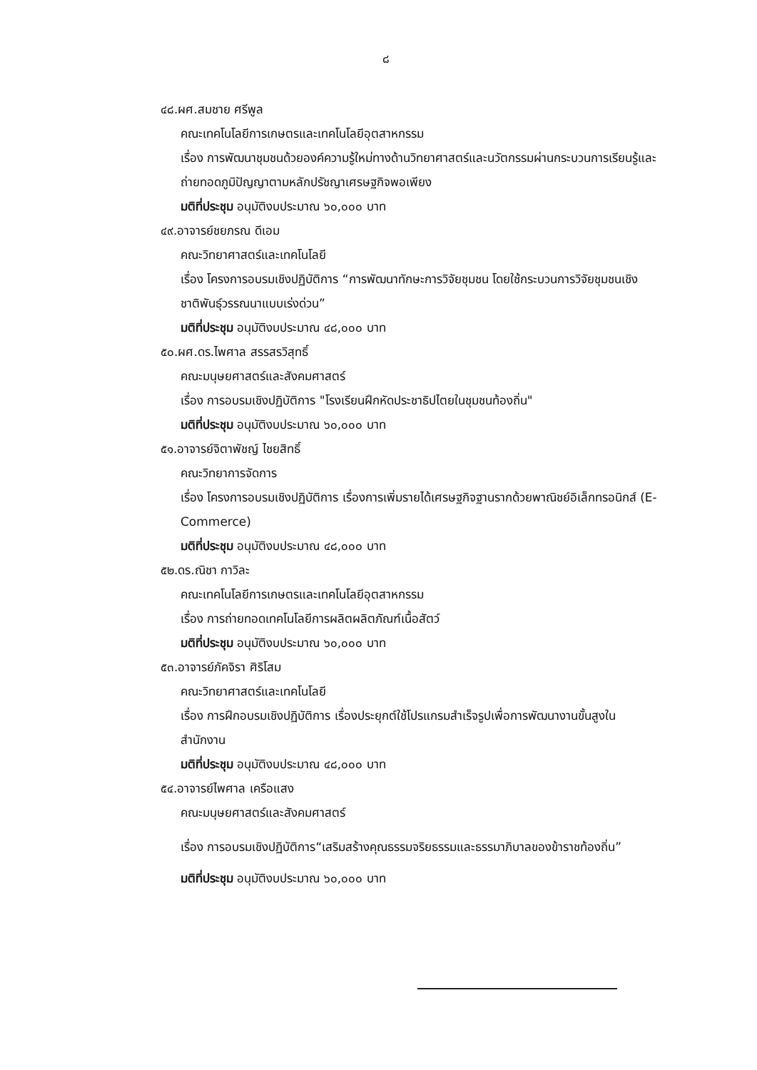๘
๔๘.ผศ.สมชาย ศรีพูล
คณะเทคโนโลยีการเกษตรและเทคโนโลยีอุตสาหกรรม
เรื่อง การพัฒนาชุมชนด้วยองค์ความรู้ใหม่ทางด้านวิทยาศาสตร์และนวัตกรรมผ่านกระบวนการเรียนรู้และถ่ายทอดภูมิปัญญาตามหลักปรัชญาเศรษฐกิจพอเพียง
มติที่ประชุม อนุมัติงบประมาณ ๖๐,๐๐๐ บาท
๔๙.อาจารย์ชยภรณ ดีเอม
คณะวิทยาศาสตร์และเทคโนโลยี
เรื่อง โครงการอบรมเชิงปฏิบัติการ “การพัฒนาทักษะการวิจัยชุมชน โดยใช้กระบวนการวิจัยชุมชนเชิงชาติพันธุ์วรรณนาแบบเร่งด่วน”
มติที่ประชุม อนุมัติงบประมาณ ๔๘,๐๐๐ บาท
๕๐.ผศ.ดร.ไพศาล สรรสรวิสุทธิ์
คณะมนุษยศาสตร์และสังคมศาสตร์
เรื่อง การอบรมเชิงปฏิบัติการ "โรงเรียนฝึกหัดประชาธิปไตยในชุมชนท้องถิ่น"
มติที่ประชุม อนุมัติงบประมาณ ๖๐,๐๐๐ บาท
๕๑.อาจารย์จิตาพัชญ์ ไชยสิทธิ์
คณะวิทยาการจัดการ
เรื่อง โครงการอบรมเชิงปฏิบัติการ เรื่องการเพิ่มรายได้เศรษฐกิจฐานรากด้วยพาณิชย์อิเล็กทรอนิกส์ (E-Commerce)
มติที่ประชุม อนุมัติงบประมาณ ๔๘,๐๐๐ บาท
๕๒.ดร.ณิชา กาวิละ
คณะเทคโนโลยีการเกษตรและเทคโนโลยีอุตสาหกรรม
เรื่อง การถ่ายทอดเทคโนโลยีการผลิตผลิตภัณฑ์เนื้อสัตว์
มติที่ประชุม อนุมัติงบประมาณ ๖๐,๐๐๐ บาท
๕๓.อาจารย์ภัคจิรา ศิริโสม
คณะวิทยาศาสตร์และเทคโนโลยี
เรื่อง การฝึกอบรมเชิงปฏิบัติการ เรื่องประยุกต์ใช้โปรแกรมสำเร็จรูปเพื่อการพัฒนางานขั้นสูงในสำนักงาน
มติที่ประชุม อนุมัติงบประมาณ ๔๘,๐๐๐ บาท
๕๔.อาจารย์ไพศาล เครือแสง
คณะมนุษยศาสตร์และสังคมศาสตร์
เรื่อง การอบรมเชิงปฏิบัติการ“เสริมสร้างคุณธรรมจริยธรรมและธรรมาภิบาลของข้าราชท้องถิ่น”
มติที่ประชุม อนุมัติงบประมาณ ๖๐,๐๐๐ บาท